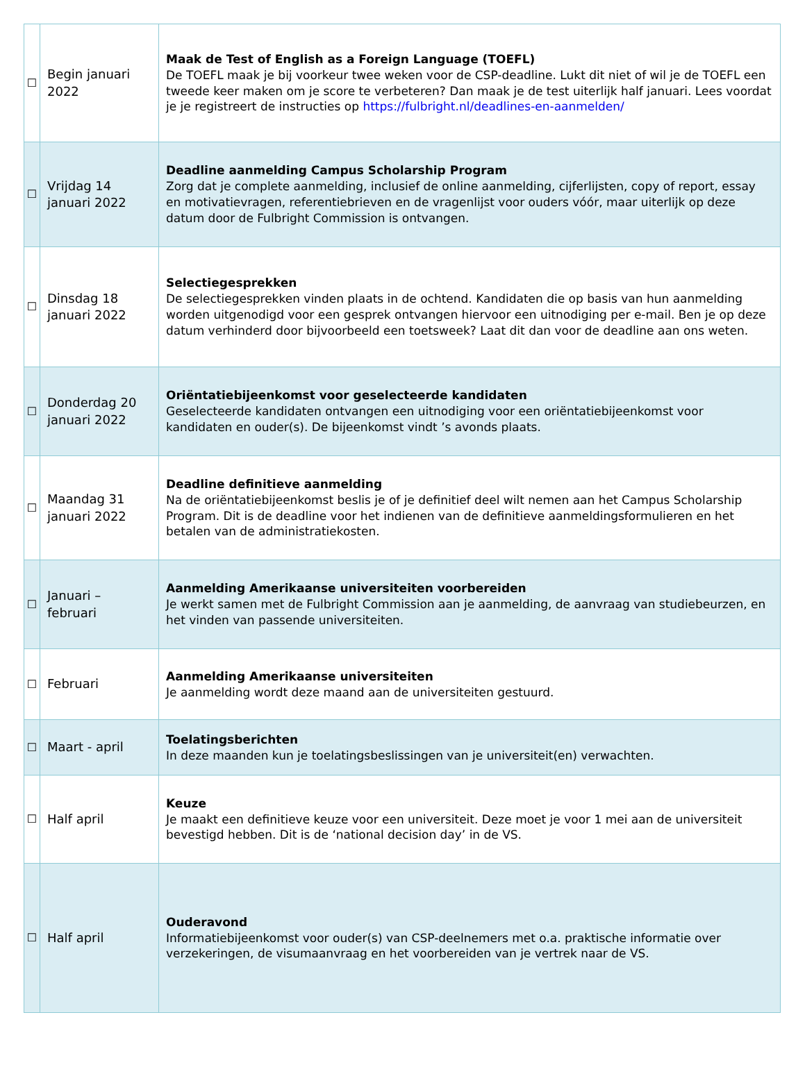| ☐ | Begin januari 2022 | Maak de Test of English as a Foreign Language (TOEFL) De TOEFL maak je bij voorkeur twee weken voor de CSP-deadline. Lukt dit niet of wil je de TOEFL een tweede keer maken om je score te verbeteren? Dan maak je de test uiterlijk half januari. Lees voordat je je registreert de instructies op https://fulbright.nl/deadlines-en-aanmelden/ |
| ☐ | Vrijdag 14 januari 2022 | Deadline aanmelding Campus Scholarship Program Zorg dat je complete aanmelding, inclusief de online aanmelding, cijferlijsten, copy of report, essay en motivatievragen, referentiebrieven en de vragenlijst voor ouders vóór, maar uiterlijk op deze datum door de Fulbright Commission is ontvangen. |
| ☐ | Dinsdag 18 januari 2022 | Selectiegesprekken De selectiegesprekken vinden plaats in de ochtend. Kandidaten die op basis van hun aanmelding worden uitgenodigd voor een gesprek ontvangen hiervoor een uitnodiging per e-mail. Ben je op deze datum verhinderd door bijvoorbeeld een toetsweek? Laat dit dan voor de deadline aan ons weten. |
| ☐ | Donderdag 20 januari 2022 | Oriëntatiebijeenkomst voor geselecteerde kandidaten Geselecteerde kandidaten ontvangen een uitnodiging voor een oriëntatiebijeenkomst voor kandidaten en ouder(s). De bijeenkomst vindt ’s avonds plaats. |
| ☐ | Maandag 31 januari 2022 | Deadline definitieve aanmelding Na de oriëntatiebijeenkomst beslis je of je definitief deel wilt nemen aan het Campus Scholarship Program. Dit is de deadline voor het indienen van de definitieve aanmeldingsformulieren en het betalen van de administratiekosten. |
| ☐ | Januari – februari | Aanmelding Amerikaanse universiteiten voorbereiden Je werkt samen met de Fulbright Commission aan je aanmelding, de aanvraag van studiebeurzen, en het vinden van passende universiteiten. |
| ☐ | Februari | Aanmelding Amerikaanse universiteiten Je aanmelding wordt deze maand aan de universiteiten gestuurd. |
| ☐ | Maart - april | Toelatingsberichten In deze maanden kun je toelatingsbeslissingen van je universiteit(en) verwachten. |
| ☐ | Half april | Keuze Je maakt een definitieve keuze voor een universiteit. Deze moet je voor 1 mei aan de universiteit bevestigd hebben. Dit is de ‘national decision day’ in de VS. |
| ☐ | Half april | Ouderavond Informatiebijeenkomst voor ouder(s) van CSP-deelnemers met o.a. praktische informatie over verzekeringen, de visumaanvraag en het voorbereiden van je vertrek naar de VS. |